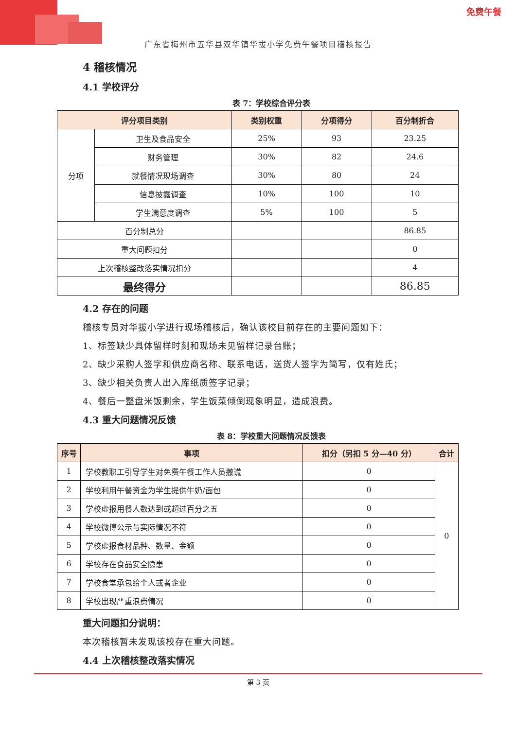免费午餐
广东省梅州市五华县双华镇华拔小学免费午餐项目稽核报告
4 稽核情况
4.1 学校评分
表 7：学校综合评分表
| 评分项目类别 | | 类别权重 | 分项得分 | 百分制折合 |
| --- | --- | --- | --- | --- |
| 分项 | 卫生及食品安全 | 25% | 93 | 23.25 |
| | 财务管理 | 30% | 82 | 24.6 |
| | 就餐情况现场调查 | 30% | 80 | 24 |
| | 信息披露调查 | 10% | 100 | 10 |
| | 学生满意度调查 | 5% | 100 | 5 |
| 百分制总分 | | | | 86.85 |
| 重大问题扣分 | | | | 0 |
| 上次稽核整改落实情况扣分 | | | | 4 |
| 最终得分 | | | | 86.85 |
4.2 存在的问题
稽核专员对华拔小学进行现场稽核后，确认该校目前存在的主要问题如下：
1、标签缺少具体留样时刻和现场未见留样记录台账；
2、缺少采购人签字和供应商名称、联系电话，送货人签字为简写，仅有姓氏；
3、缺少相关负责人出入库纸质签字记录；
4、餐后一整盘米饭剩余，学生饭菜倾倒现象明显，造成浪费。
4.3 重大问题情况反馈
表 8：学校重大问题情况反馈表
| 序号 | 事项 | 扣分（另扣 5 分—40 分） | 合计 |
| --- | --- | --- | --- |
| 1 | 学校教职工引导学生对免费午餐工作人员撒谎 | 0 | 0 |
| 2 | 学校利用午餐资金为学生提供牛奶/面包 | 0 | |
| 3 | 学校虚报用餐人数达到或超过百分之五 | 0 | |
| 4 | 学校微博公示与实际情况不符 | 0 | |
| 5 | 学校虚报食材品种、数量、金额 | 0 | |
| 6 | 学校存在食品安全隐患 | 0 | |
| 7 | 学校食堂承包给个人或者企业 | 0 | |
| 8 | 学校出现严重浪费情况 | 0 | |
重大问题扣分说明：
本次稽核暂未发现该校存在重大问题。
4.4 上次稽核整改落实情况
第 3 页